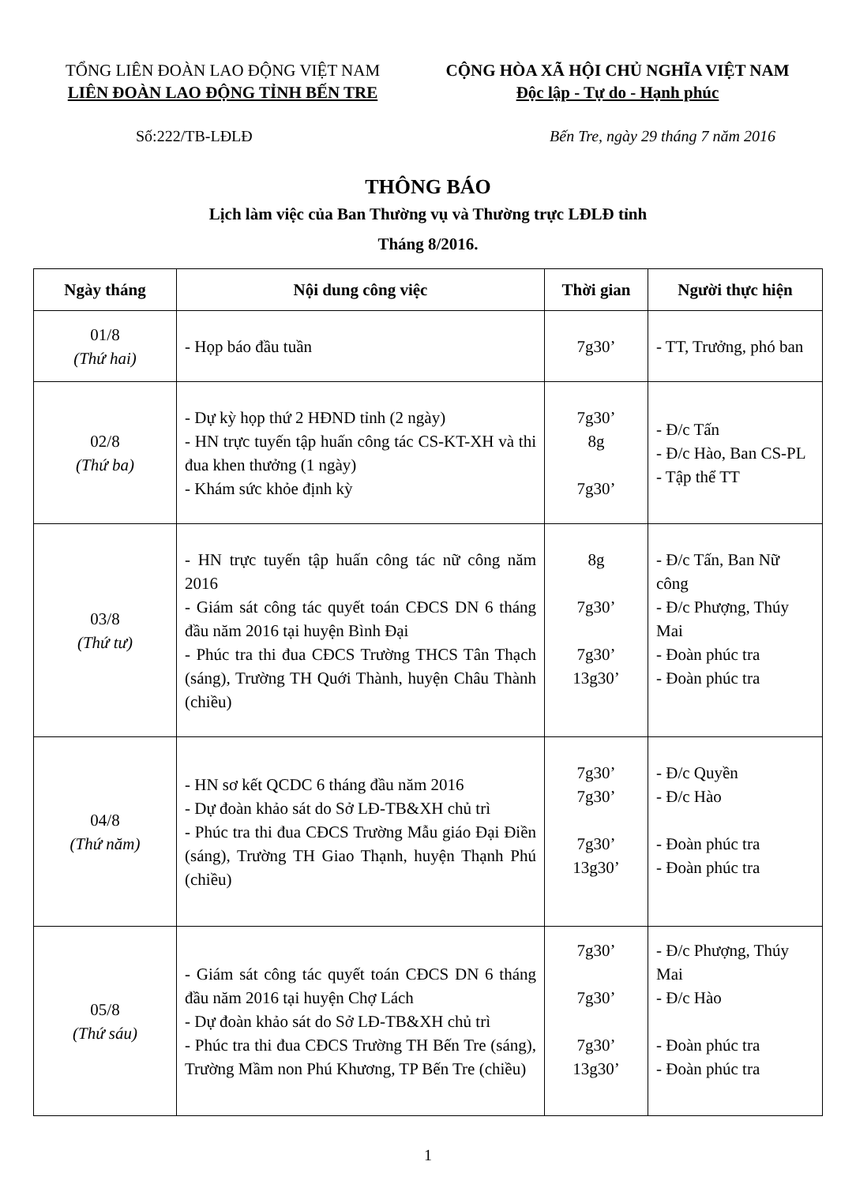TỔNG LIÊN ĐOÀN LAO ĐỘNG VIỆT NAM
LIÊN ĐOÀN LAO ĐỘNG TỈNH BẾN TRE
CỘNG HÒA XÃ HỘI CHỦ NGHĨA VIỆT NAM
Độc lập - Tự do - Hạnh phúc
Số:222/TB-LĐLĐ Bến Tre, ngày 29 tháng 7 năm 2016
THÔNG BÁO
Lịch làm việc của Ban Thường vụ và Thường trực LĐLĐ tỉnh
Tháng 8/2016.
| Ngày tháng | Nội dung công việc | Thời gian | Người thực hiện |
| --- | --- | --- | --- |
| 01/8 (Thứ hai) | - Họp báo đầu tuần | 7g30’ | - TT, Trưởng, phó ban |
| 02/8 (Thứ ba) | - Dự kỳ họp thứ 2 HĐND tỉnh (2 ngày) - HN trực tuyến tập huấn công tác CS-KT-XH và thi đua khen thưởng (1 ngày) - Khám sức khỏe định kỳ | 7g30’ 8g 7g30’ | - Đ/c Tấn - Đ/c Hào, Ban CS-PL - Tập thể TT |
| 03/8 (Thứ tư) | - HN trực tuyến tập huấn công tác nữ công năm 2016 - Giám sát công tác quyết toán CĐCS DN 6 tháng đầu năm 2016 tại huyện Bình Đại - Phúc tra thi đua CĐCS Trường THCS Tân Thạch (sáng), Trường TH Quới Thành, huyện Châu Thành (chiều) | 8g 7g30’ 7g30’ 13g30’ | - Đ/c Tấn, Ban Nữ công - Đ/c Phượng, Thúy Mai - Đoàn phúc tra - Đoàn phúc tra |
| 04/8 (Thứ năm) | - HN sơ kết QCDC 6 tháng đầu năm 2016 - Dự đoàn khảo sát do Sở LĐ-TB&XH chủ trì - Phúc tra thi đua CĐCS Trường Mẫu giáo Đại Điền (sáng), Trường TH Giao Thạnh, huyện Thạnh Phú (chiều) | 7g30’ 7g30’ 7g30’ 13g30’ | - Đ/c Quyền - Đ/c Hào - Đoàn phúc tra - Đoàn phúc tra |
| 05/8 (Thứ sáu) | - Giám sát công tác quyết toán CĐCS DN 6 tháng đầu năm 2016 tại huyện Chợ Lách - Dự đoàn khảo sát do Sở LĐ-TB&XH chủ trì - Phúc tra thi đua CĐCS Trường TH Bến Tre (sáng), Trường Mầm non Phú Khương, TP Bến Tre (chiều) | 7g30’ 7g30’ 7g30’ 13g30’ | - Đ/c Phượng, Thúy Mai - Đ/c Hào - Đoàn phúc tra - Đoàn phúc tra |
1